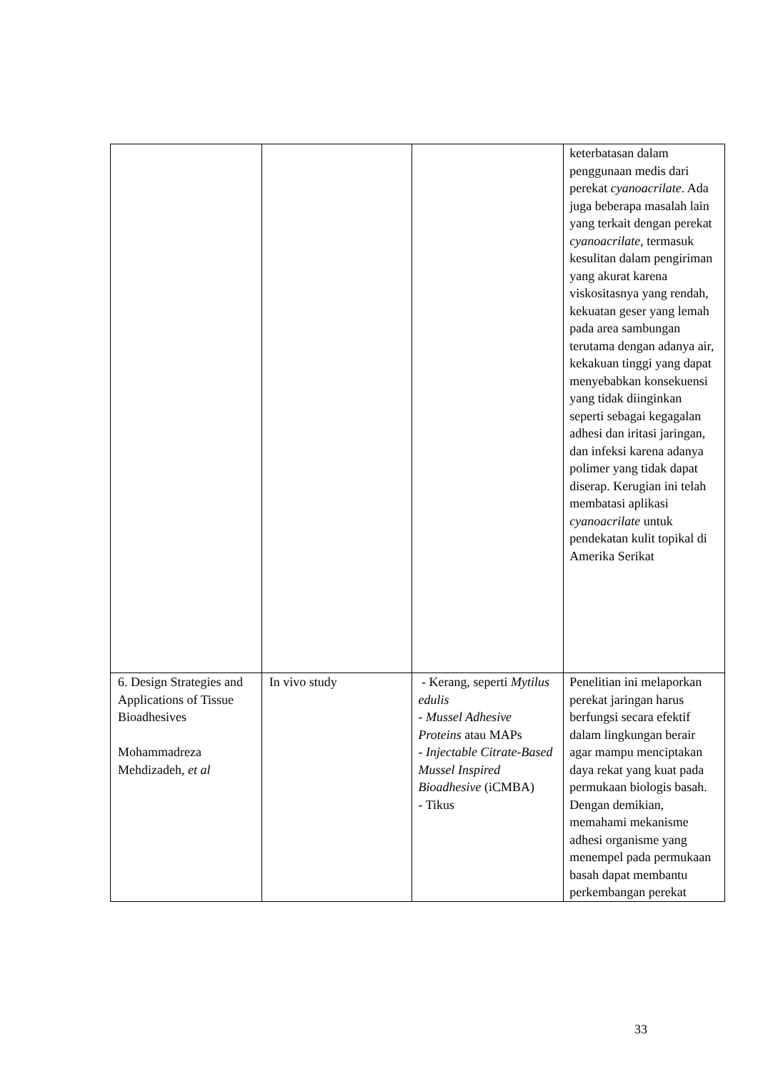| | | | keterbatasan dalam penggunaan medis dari perekat cyanoacrilate . Ada juga beberapa masalah lain yang terkait dengan perekat cyanoacrilate, termasuk kesulitan dalam pengiriman yang akurat karena viskositasnya yang rendah, kekuatan geser yang lemah pada area sambungan terutama dengan adanya air, kekakuan tinggi yang dapat menyebabkan konsekuensi yang tidak diinginkan seperti sebagai kegagalan adhesi dan iritasi jaringan, dan infeksi karena adanya polimer yang tidak dapat diserap. Kerugian ini telah membatasi aplikasi cyanoacrilate untuk pendekatan kulit topikal di Amerika Serikat |
| 6. Design Strategies and Applications of Tissue Bioadhesives Mohammadreza Mehdizadeh, et al | In vivo study | - Kerang, seperti Mytilus edulis - Mussel Adhesive Proteins atau MAPs - Injectable Citrate-Based Mussel Inspired Bioadhesive (iCMBA) - Tikus | Penelitian ini melaporkan perekat jaringan harus berfungsi secara efektif dalam lingkungan berair agar mampu menciptakan daya rekat yang kuat pada permukaan biologis basah. Dengan demikian, memahami mekanisme adhesi organisme yang menempel pada permukaan basah dapat membantu perkembangan perekat |
33